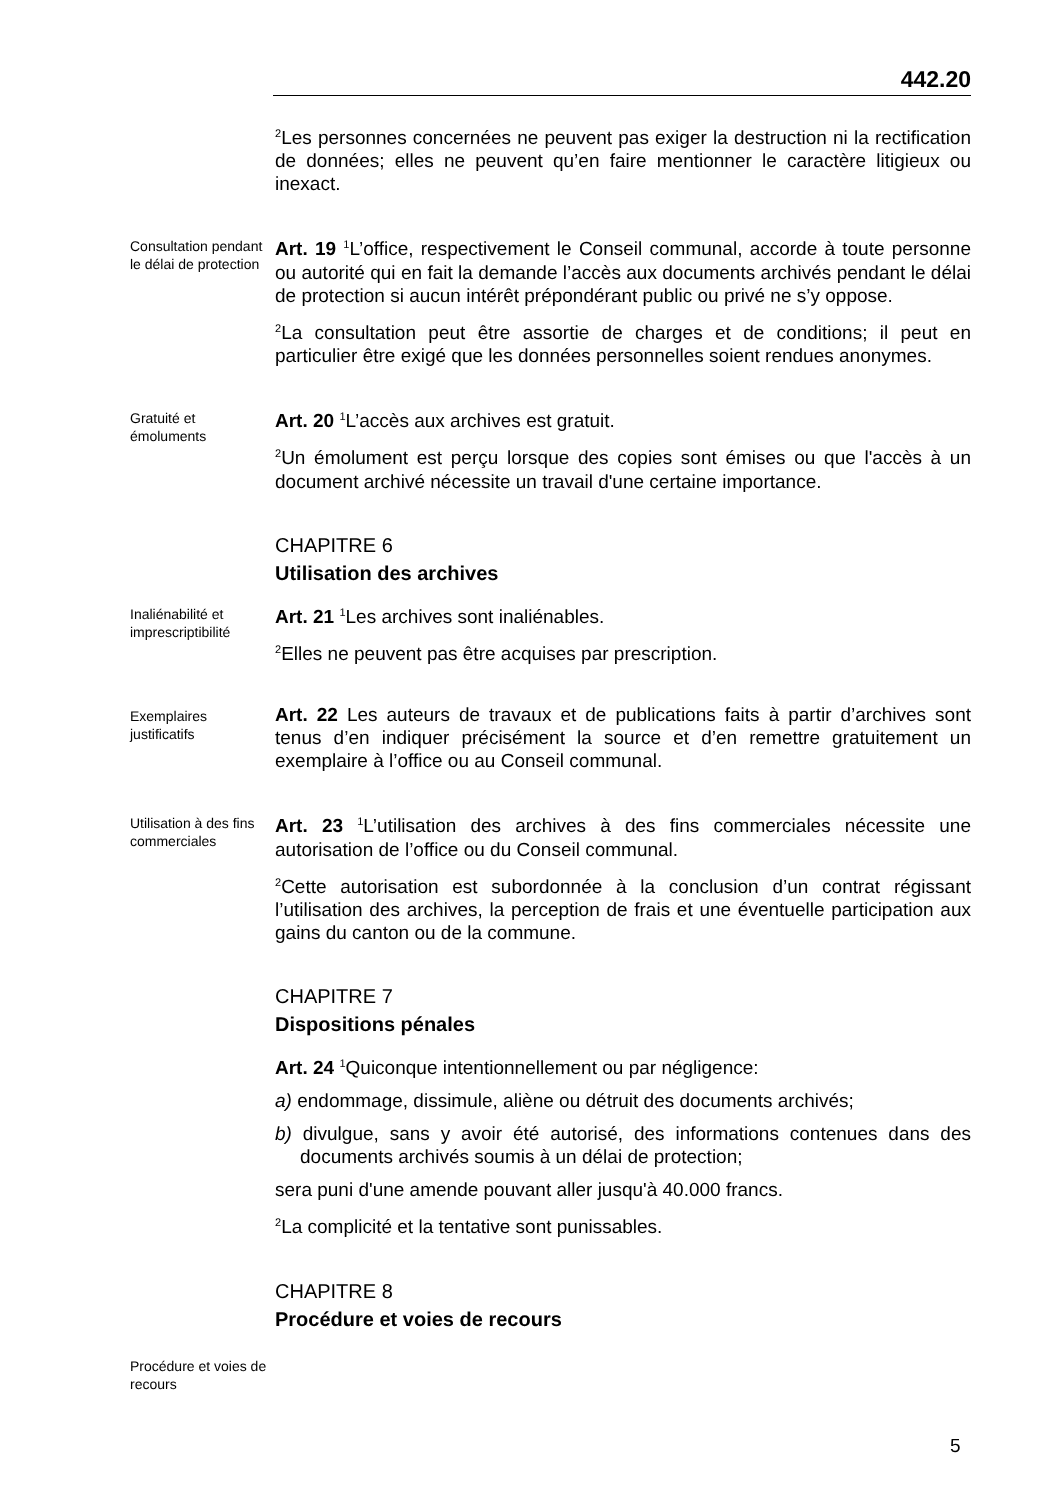442.20
<sup>2</sup> Les personnes concernées ne peuvent pas exiger la destruction ni la rectification de données; elles ne peuvent qu’en faire mentionner le caractère litigieux ou inexact.
Consultation pendant le délai de protection
Art. 19 <sup>1</sup>L’office, respectivement le Conseil communal, accorde à toute personne ou autorité qui en fait la demande l’accès aux documents archivés pendant le délai de protection si aucun intérêt prépondérant public ou privé ne s’y oppose.
<sup>2</sup> La consultation peut être assortie de charges et de conditions; il peut en particulier être exigé que les données personnelles soient rendues anonymes.
Gratuité et émoluments
Art. 20 <sup>1</sup>L’accès aux archives est gratuit.
<sup>2</sup> Un émolument est perçu lorsque des copies sont émises ou que l'accès à un document archivé nécessite un travail d'une certaine importance.
CHAPITRE 6
Utilisation des archives
Inaliénabilité et imprescriptibilité
Art. 21 <sup>1</sup>Les archives sont inaliénables.
<sup>2</sup> Elles ne peuvent pas être acquises par prescription.
Exemplaires justificatifs
Art. 22 Les auteurs de travaux et de publications faits à partir d’archives sont tenus d’en indiquer précisément la source et d’en remettre gratuitement un exemplaire à l’office ou au Conseil communal.
Utilisation à des fins commerciales
Art. 23 <sup>1</sup>L’utilisation des archives à des fins commerciales nécessite une autorisation de l’office ou du Conseil communal.
<sup>2</sup> Cette autorisation est subordonnée à la conclusion d’un contrat régissant l’utilisation des archives, la perception de frais et une éventuelle participation aux gains du canton ou de la commune.
CHAPITRE 7
Dispositions pénales
Art. 24 <sup>1</sup>Quiconque intentionnellement ou par négligence:
a) endommage, dissimule, aliène ou détruit des documents archivés;
b) divulgue, sans y avoir été autorisé, des informations contenues dans des documents archivés soumis à un délai de protection;
sera puni d'une amende pouvant aller jusqu'à 40.000 francs.
<sup>2</sup> La complicité et la tentative sont punissables.
CHAPITRE 8
Procédure et voies de recours
Procédure et voies de recours
5